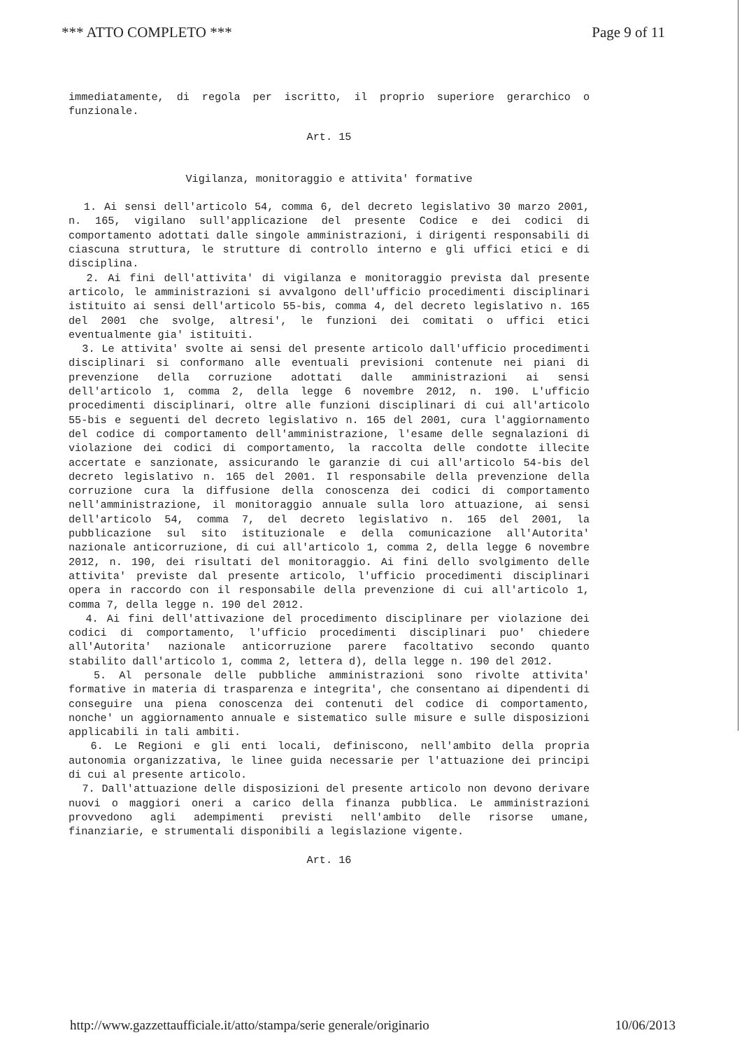*** ATTO COMPLETO *** Page 9 of 11
immediatamente, di regola per iscritto, il proprio superiore gerarchico o funzionale.
Art. 15
Vigilanza, monitoraggio e attivita' formative
1. Ai sensi dell'articolo 54, comma 6, del decreto legislativo 30 marzo 2001, n. 165, vigilano sull'applicazione del presente Codice e dei codici di comportamento adottati dalle singole amministrazioni, i dirigenti responsabili di ciascuna struttura, le strutture di controllo interno e gli uffici etici e di disciplina.
2. Ai fini dell'attivita' di vigilanza e monitoraggio prevista dal presente articolo, le amministrazioni si avvalgono dell'ufficio procedimenti disciplinari istituito ai sensi dell'articolo 55-bis, comma 4, del decreto legislativo n. 165 del 2001 che svolge, altresi', le funzioni dei comitati o uffici etici eventualmente gia' istituiti.
3. Le attivita' svolte ai sensi del presente articolo dall'ufficio procedimenti disciplinari si conformano alle eventuali previsioni contenute nei piani di prevenzione della corruzione adottati dalle amministrazioni ai sensi dell'articolo 1, comma 2, della legge 6 novembre 2012, n. 190. L'ufficio procedimenti disciplinari, oltre alle funzioni disciplinari di cui all'articolo 55-bis e seguenti del decreto legislativo n. 165 del 2001, cura l'aggiornamento del codice di comportamento dell'amministrazione, l'esame delle segnalazioni di violazione dei codici di comportamento, la raccolta delle condotte illecite accertate e sanzionate, assicurando le garanzie di cui all'articolo 54-bis del decreto legislativo n. 165 del 2001. Il responsabile della prevenzione della corruzione cura la diffusione della conoscenza dei codici di comportamento nell'amministrazione, il monitoraggio annuale sulla loro attuazione, ai sensi dell'articolo 54, comma 7, del decreto legislativo n. 165 del 2001, la pubblicazione sul sito istituzionale e della comunicazione all'Autorita' nazionale anticorruzione, di cui all'articolo 1, comma 2, della legge 6 novembre 2012, n. 190, dei risultati del monitoraggio. Ai fini dello svolgimento delle attivita' previste dal presente articolo, l'ufficio procedimenti disciplinari opera in raccordo con il responsabile della prevenzione di cui all'articolo 1, comma 7, della legge n. 190 del 2012.
4. Ai fini dell'attivazione del procedimento disciplinare per violazione dei codici di comportamento, l'ufficio procedimenti disciplinari puo' chiedere all'Autorita' nazionale anticorruzione parere facoltativo secondo quanto stabilito dall'articolo 1, comma 2, lettera d), della legge n. 190 del 2012.
5. Al personale delle pubbliche amministrazioni sono rivolte attivita' formative in materia di trasparenza e integrita', che consentano ai dipendenti di conseguire una piena conoscenza dei contenuti del codice di comportamento, nonche' un aggiornamento annuale e sistematico sulle misure e sulle disposizioni applicabili in tali ambiti.
6. Le Regioni e gli enti locali, definiscono, nell'ambito della propria autonomia organizzativa, le linee guida necessarie per l'attuazione dei principi di cui al presente articolo.
7. Dall'attuazione delle disposizioni del presente articolo non devono derivare nuovi o maggiori oneri a carico della finanza pubblica. Le amministrazioni provvedono agli adempimenti previsti nell'ambito delle risorse umane, finanziarie, e strumentali disponibili a legislazione vigente.
Art. 16
http://www.gazzettaufficiale.it/atto/stampa/serie generale/originario 10/06/2013